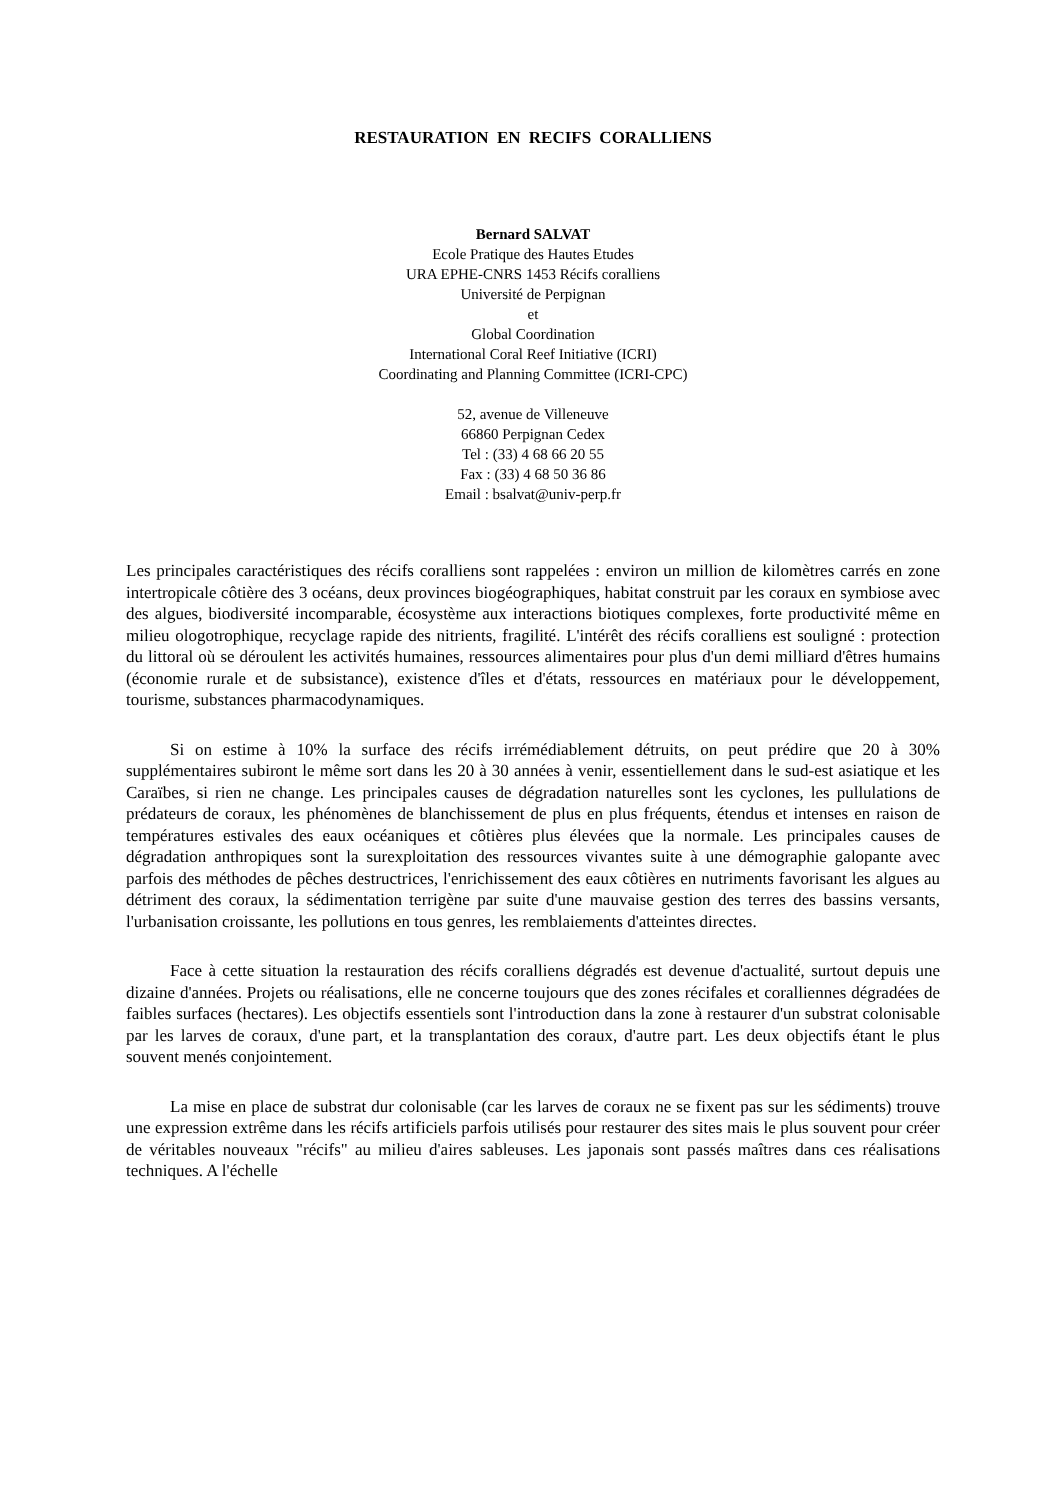RESTAURATION EN RECIFS CORALLIENS
Bernard SALVAT
Ecole Pratique des Hautes Etudes
URA EPHE-CNRS 1453 Récifs coralliens
Université de Perpignan
et
Global Coordination
International Coral Reef Initiative (ICRI)
Coordinating and Planning Committee (ICRI-CPC)
52, avenue de Villeneuve
66860 Perpignan Cedex
Tel : (33) 4 68 66 20 55
Fax : (33) 4 68 50 36 86
Email : bsalvat@univ-perp.fr
Les principales caractéristiques des récifs coralliens sont rappelées : environ un million de kilomètres carrés en zone intertropicale côtière des 3 océans, deux provinces biogéographiques, habitat construit par les coraux en symbiose avec des algues, biodiversité incomparable, écosystème aux interactions biotiques complexes, forte productivité même en milieu ologotrophique, recyclage rapide des nitrients, fragilité. L'intérêt des récifs coralliens est souligné : protection du littoral où se déroulent les activités humaines, ressources alimentaires pour plus d'un demi milliard d'êtres humains (économie rurale et de subsistance), existence d'îles et d'états, ressources en matériaux pour le développement, tourisme, substances pharmacodynamiques.
Si on estime à 10% la surface des récifs irrémédiablement détruits, on peut prédire que 20 à 30% supplémentaires subiront le même sort dans les 20 à 30 années à venir, essentiellement dans le sud-est asiatique et les Caraïbes, si rien ne change. Les principales causes de dégradation naturelles sont les cyclones, les pullulations de prédateurs de coraux, les phénomènes de blanchissement de plus en plus fréquents, étendus et intenses en raison de températures estivales des eaux océaniques et côtières plus élevées que la normale. Les principales causes de dégradation anthropiques sont la surexploitation des ressources vivantes suite à une démographie galopante avec parfois des méthodes de pêches destructrices, l'enrichissement des eaux côtières en nutriments favorisant les algues au détriment des coraux, la sédimentation terrigène par suite d'une mauvaise gestion des terres des bassins versants, l'urbanisation croissante, les pollutions en tous genres, les remblaiements d'atteintes directes.
Face à cette situation la restauration des récifs coralliens dégradés est devenue d'actualité, surtout depuis une dizaine d'années. Projets ou réalisations, elle ne concerne toujours que des zones récifales et coralliennes dégradées de faibles surfaces (hectares). Les objectifs essentiels sont l'introduction dans la zone à restaurer d'un substrat colonisable par les larves de coraux, d'une part, et la transplantation des coraux, d'autre part. Les deux objectifs étant le plus souvent menés conjointement.
La mise en place de substrat dur colonisable (car les larves de coraux ne se fixent pas sur les sédiments) trouve une expression extrême dans les récifs artificiels parfois utilisés pour restaurer des sites mais le plus souvent pour créer de véritables nouveaux "récifs" au milieu d'aires sableuses. Les japonais sont passés maîtres dans ces réalisations techniques. A l'échelle